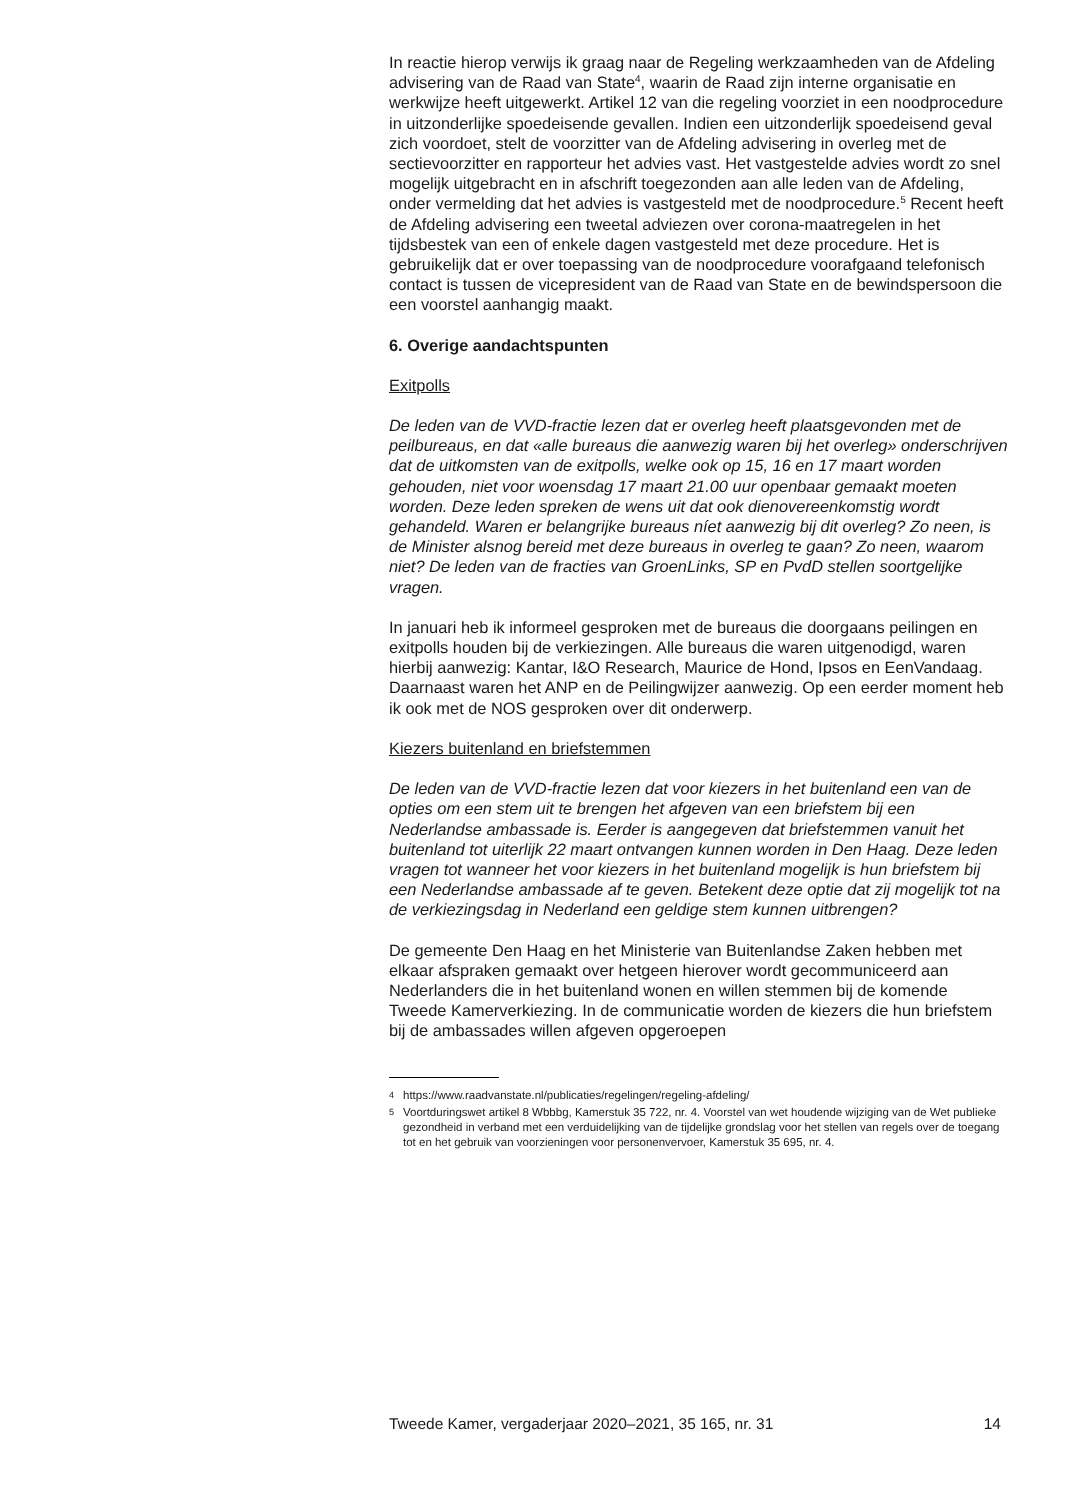In reactie hierop verwijs ik graag naar de Regeling werkzaamheden van de Afdeling advisering van de Raad van State<sup>4</sup>, waarin de Raad zijn interne organisatie en werkwijze heeft uitgewerkt. Artikel 12 van die regeling voorziet in een noodprocedure in uitzonderlijke spoedeisende gevallen. Indien een uitzonderlijk spoedeisend geval zich voordoet, stelt de voorzitter van de Afdeling advisering in overleg met de sectievoorzitter en rapporteur het advies vast. Het vastgestelde advies wordt zo snel mogelijk uitgebracht en in afschrift toegezonden aan alle leden van de Afdeling, onder vermelding dat het advies is vastgesteld met de noodprocedure.<sup>5</sup> Recent heeft de Afdeling advisering een tweetal adviezen over corona-maatregelen in het tijdsbestek van een of enkele dagen vastgesteld met deze procedure. Het is gebruikelijk dat er over toepassing van de noodprocedure voorafgaand telefonisch contact is tussen de vicepresident van de Raad van State en de bewindspersoon die een voorstel aanhangig maakt.
6. Overige aandachtspunten
Exitpolls
De leden van de VVD-fractie lezen dat er overleg heeft plaatsgevonden met de peilbureaus, en dat «alle bureaus die aanwezig waren bij het overleg» onderschrijven dat de uitkomsten van de exitpolls, welke ook op 15, 16 en 17 maart worden gehouden, niet voor woensdag 17 maart 21.00 uur openbaar gemaakt moeten worden. Deze leden spreken de wens uit dat ook dienovereenkomstig wordt gehandeld. Waren er belangrijke bureaus níet aanwezig bij dit overleg? Zo neen, is de Minister alsnog bereid met deze bureaus in overleg te gaan? Zo neen, waarom niet? De leden van de fracties van GroenLinks, SP en PvdD stellen soortgelijke vragen.
In januari heb ik informeel gesproken met de bureaus die doorgaans peilingen en exitpolls houden bij de verkiezingen. Alle bureaus die waren uitgenodigd, waren hierbij aanwezig: Kantar, I&O Research, Maurice de Hond, Ipsos en EenVandaag. Daarnaast waren het ANP en de Peilingwijzer aanwezig. Op een eerder moment heb ik ook met de NOS gesproken over dit onderwerp.
Kiezers buitenland en briefstemmen
De leden van de VVD-fractie lezen dat voor kiezers in het buitenland een van de opties om een stem uit te brengen het afgeven van een briefstem bij een Nederlandse ambassade is. Eerder is aangegeven dat briefstemmen vanuit het buitenland tot uiterlijk 22 maart ontvangen kunnen worden in Den Haag. Deze leden vragen tot wanneer het voor kiezers in het buitenland mogelijk is hun briefstem bij een Nederlandse ambassade af te geven. Betekent deze optie dat zij mogelijk tot na de verkiezingsdag in Nederland een geldige stem kunnen uitbrengen?
De gemeente Den Haag en het Ministerie van Buitenlandse Zaken hebben met elkaar afspraken gemaakt over hetgeen hierover wordt gecommuniceerd aan Nederlanders die in het buitenland wonen en willen stemmen bij de komende Tweede Kamerverkiezing. In de communicatie worden de kiezers die hun briefstem bij de ambassades willen afgeven opgeroepen
4 https://www.raadvanstate.nl/publicaties/regelingen/regeling-afdeling/
5 Voortduringswet artikel 8 Wbbbg, Kamerstuk 35 722, nr. 4. Voorstel van wet houdende wijziging van de Wet publieke gezondheid in verband met een verduidelijking van de tijdelijke grondslag voor het stellen van regels over de toegang tot en het gebruik van voorzieningen voor personenvervoer, Kamerstuk 35 695, nr. 4.
Tweede Kamer, vergaderjaar 2020–2021, 35 165, nr. 31 14